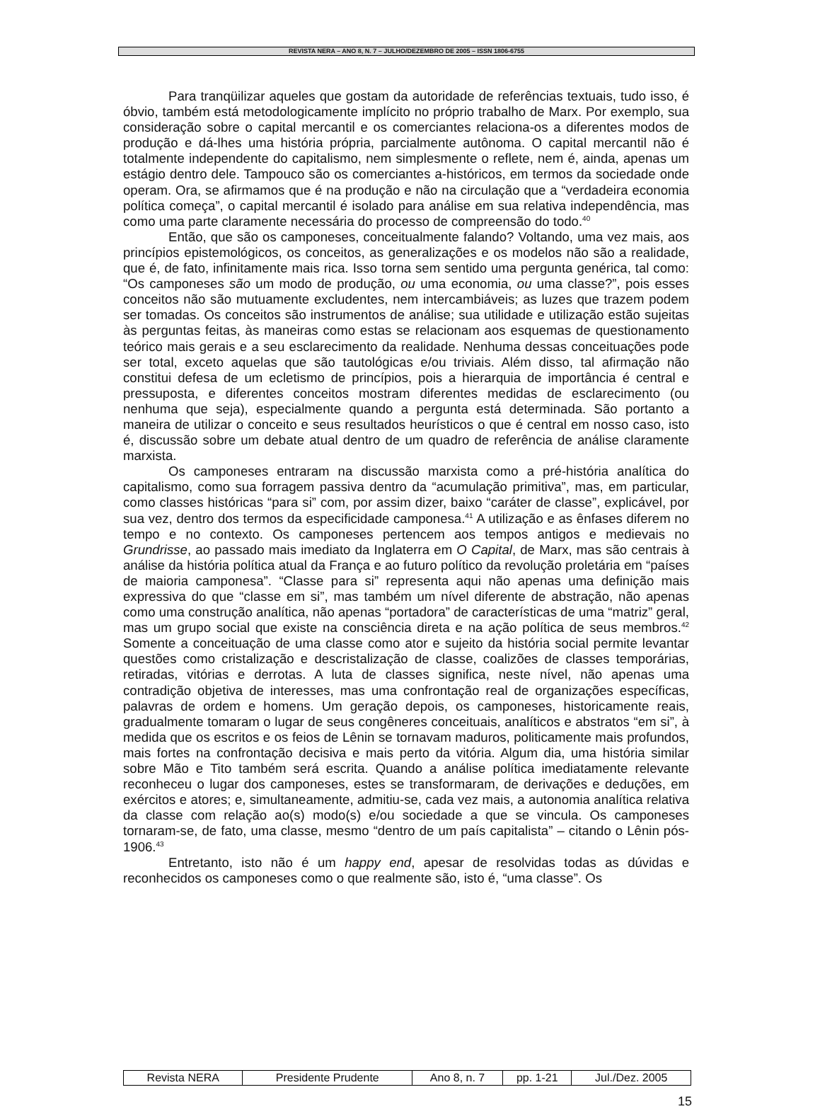REVISTA NERA – ANO 8, N. 7 – JULHO/DEZEMBRO DE 2005 – ISSN 1806-6755
Para tranqüilizar aqueles que gostam da autoridade de referências textuais, tudo isso, é óbvio, também está metodologicamente implícito no próprio trabalho de Marx. Por exemplo, sua consideração sobre o capital mercantil e os comerciantes relaciona-os a diferentes modos de produção e dá-lhes uma história própria, parcialmente autônoma. O capital mercantil não é totalmente independente do capitalismo, nem simplesmente o reflete, nem é, ainda, apenas um estágio dentro dele. Tampouco são os comerciantes a-históricos, em termos da sociedade onde operam. Ora, se afirmamos que é na produção e não na circulação que a “verdadeira economia política começa”, o capital mercantil é isolado para análise em sua relativa independência, mas como uma parte claramente necessária do processo de compreensão do todo.<sup>40</sup>
Então, que são os camponeses, conceitualmente falando? Voltando, uma vez mais, aos princípios epistemológicos, os conceitos, as generalizações e os modelos não são a realidade, que é, de fato, infinitamente mais rica. Isso torna sem sentido uma pergunta genérica, tal como: “Os camponeses são um modo de produção, ou uma economia, ou uma classe?”, pois esses conceitos não são mutuamente excludentes, nem intercambiáveis; as luzes que trazem podem ser tomadas. Os conceitos são instrumentos de análise; sua utilidade e utilização estão sujeitas às perguntas feitas, às maneiras como estas se relacionam aos esquemas de questionamento teórico mais gerais e a seu esclarecimento da realidade. Nenhuma dessas conceituações pode ser total, exceto aquelas que são tautológicas e/ou triviais. Além disso, tal afirmação não constitui defesa de um ecletismo de princípios, pois a hierarquia de importância é central e pressuposta, e diferentes conceitos mostram diferentes medidas de esclarecimento (ou nenhuma que seja), especialmente quando a pergunta está determinada. São portanto a maneira de utilizar o conceito e seus resultados heurísticos o que é central em nosso caso, isto é, discussão sobre um debate atual dentro de um quadro de referência de análise claramente marxista.
Os camponeses entraram na discussão marxista como a pré-história analítica do capitalismo, como sua forragem passiva dentro da “acumulação primitiva”, mas, em particular, como classes históricas “para si” com, por assim dizer, baixo “caráter de classe”, explicável, por sua vez, dentro dos termos da especificidade camponesa.<sup>41</sup> A utilização e as ênfases diferem no tempo e no contexto. Os camponeses pertencem aos tempos antigos e medievais no Grundrisse, ao passado mais imediato da Inglaterra em O Capital, de Marx, mas são centrais à análise da história política atual da França e ao futuro político da revolução proletária em “países de maioria camponesa”. “Classe para si” representa aqui não apenas uma definição mais expressiva do que “classe em si”, mas também um nível diferente de abstração, não apenas como uma construção analítica, não apenas “portadora” de características de uma “matriz” geral, mas um grupo social que existe na consciência direta e na ação política de seus membros.<sup>42</sup> Somente a conceituação de uma classe como ator e sujeito da história social permite levantar questões como cristalização e descristalização de classe, coalizões de classes temporárias, retiradas, vitórias e derrotas. A luta de classes significa, neste nível, não apenas uma contradição objetiva de interesses, mas uma confrontação real de organizações específicas, palavras de ordem e homens. Um geração depois, os camponeses, historicamente reais, gradualmente tomaram o lugar de seus congêneres conceituais, analíticos e abstratos “em si”, à medida que os escritos e os feios de Lênin se tornavam maduros, politicamente mais profundos, mais fortes na confrontação decisiva e mais perto da vitória. Algum dia, uma história similar sobre Mão e Tito também será escrita. Quando a análise política imediatamente relevante reconheceu o lugar dos camponeses, estes se transformaram, de derivações e deduções, em exércitos e atores; e, simultaneamente, admitiu-se, cada vez mais, a autonomia analítica relativa da classe com relação ao(s) modo(s) e/ou sociedade a que se vincula. Os camponeses tornaram-se, de fato, uma classe, mesmo “dentro de um país capitalista” – citando o Lênin pós-1906.<sup>43</sup>
Entretanto, isto não é um happy end, apesar de resolvidas todas as dúvidas e reconhecidos os camponeses como o que realmente são, isto é, “uma classe”. Os
| Revista NERA | Presidente Prudente | Ano 8, n. 7 | pp. 1-21 | Jul./Dez. 2005 |
15